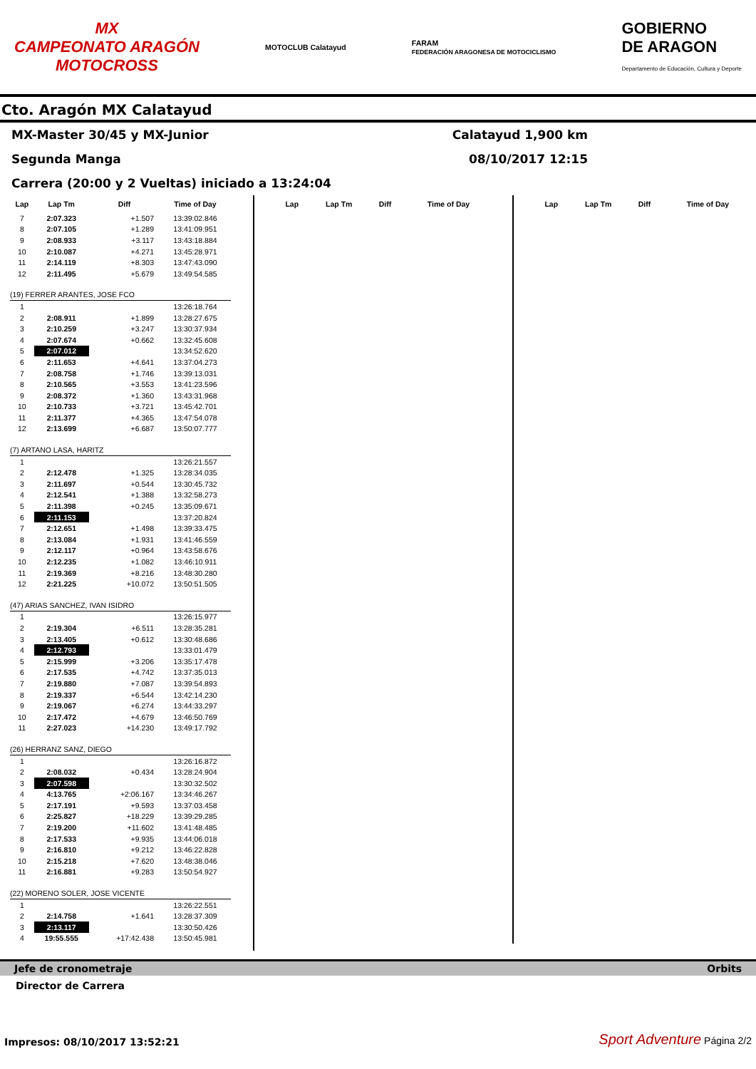MX
CAMPEONATO ARAGÓN
MOTOCROSS
MOTOCLUB Calatayud
FARAM
FEDERACIÓN ARAGONESA DE MOTOCICLISMO
GOBIERNO
DE ARAGON
Departamento de Educación, Cultura y Deporte
Cto. Aragón MX Calatayud
MX-Master 30/45 y MX-Junior Calatayud 1,900 km
Segunda Manga 08/10/2017 12:15
Carrera (20:00 y 2 Vueltas) iniciado a 13:24:04
| Lap | Lap Tm | Diff | Time of Day |
| --- | --- | --- | --- |
| 7 | 2:07.323 | +1.507 | 13:39:02.846 |
| 8 | 2:07.105 | +1.289 | 13:41:09.951 |
| 9 | 2:08.933 | +3.117 | 13:43:18.884 |
| 10 | 2:10.087 | +4.271 | 13:45:28.971 |
| 11 | 2:14.119 | +8.303 | 13:47:43.090 |
| 12 | 2:11.495 | +5.679 | 13:49:54.585 |
| (19) FERRER ARANTES, JOSE FCO | | | |
| 1 | | | 13:26:18.764 |
| 2 | 2:08.911 | +1.899 | 13:28:27.675 |
| 3 | 2:10.259 | +3.247 | 13:30:37.934 |
| 4 | 2:07.674 | +0.662 | 13:32:45.608 |
| 5 | 2:07.012 | | 13:34:52.620 |
| 6 | 2:11.653 | +4.641 | 13:37:04.273 |
| 7 | 2:08.758 | +1.746 | 13:39:13.031 |
| 8 | 2:10.565 | +3.553 | 13:41:23.596 |
| 9 | 2:08.372 | +1.360 | 13:43:31.968 |
| 10 | 2:10.733 | +3.721 | 13:45:42.701 |
| 11 | 2:11.377 | +4.365 | 13:47:54.078 |
| 12 | 2:13.699 | +6.687 | 13:50:07.777 |
| (7) ARTANO LASA, HARITZ | | | |
| 1 | | | 13:26:21.557 |
| 2 | 2:12.478 | +1.325 | 13:28:34.035 |
| 3 | 2:11.697 | +0.544 | 13:30:45.732 |
| 4 | 2:12.541 | +1.388 | 13:32:58.273 |
| 5 | 2:11.398 | +0.245 | 13:35:09.671 |
| 6 | 2:11.153 | | 13:37:20.824 |
| 7 | 2:12.651 | +1.498 | 13:39:33.475 |
| 8 | 2:13.084 | +1.931 | 13:41:46.559 |
| 9 | 2:12.117 | +0.964 | 13:43:58.676 |
| 10 | 2:12.235 | +1.082 | 13:46:10.911 |
| 11 | 2:19.369 | +8.216 | 13:48:30.280 |
| 12 | 2:21.225 | +10.072 | 13:50:51.505 |
| (47) ARIAS SANCHEZ, IVAN ISIDRO | | | |
| 1 | | | 13:26:15.977 |
| 2 | 2:19.304 | +6.511 | 13:28:35.281 |
| 3 | 2:13.405 | +0.612 | 13:30:48.686 |
| 4 | 2:12.793 | | 13:33:01.479 |
| 5 | 2:15.999 | +3.206 | 13:35:17.478 |
| 6 | 2:17.535 | +4.742 | 13:37:35.013 |
| 7 | 2:19.880 | +7.087 | 13:39:54.893 |
| 8 | 2:19.337 | +6.544 | 13:42:14.230 |
| 9 | 2:19.067 | +6.274 | 13:44:33.297 |
| 10 | 2:17.472 | +4.679 | 13:46:50.769 |
| 11 | 2:27.023 | +14.230 | 13:49:17.792 |
| (26) HERRANZ SANZ, DIEGO | | | |
| 1 | | | 13:26:16.872 |
| 2 | 2:08.032 | +0.434 | 13:28:24.904 |
| 3 | 2:07.598 | | 13:30:32.502 |
| 4 | 4:13.765 | +2:06.167 | 13:34:46.267 |
| 5 | 2:17.191 | +9.593 | 13:37:03.458 |
| 6 | 2:25.827 | +18.229 | 13:39:29.285 |
| 7 | 2:19.200 | +11.602 | 13:41:48.485 |
| 8 | 2:17.533 | +9.935 | 13:44:06.018 |
| 9 | 2:16.810 | +9.212 | 13:46:22.828 |
| 10 | 2:15.218 | +7.620 | 13:48:38.046 |
| 11 | 2:16.881 | +9.283 | 13:50:54.927 |
| (22) MORENO SOLER, JOSE VICENTE | | | |
| 1 | | | 13:26:22.551 |
| 2 | 2:14.758 | +1.641 | 13:28:37.309 |
| 3 | 2:13.117 | | 13:30:50.426 |
| 4 | 19:55.555 | +17:42.438 | 13:50:45.981 |
| Lap | Lap Tm | Diff | Time of Day |
| --- | --- | --- | --- |
| Lap | Lap Tm | Diff | Time of Day |
| --- | --- | --- | --- |
Jefe de cronometraje Orbits
Director de Carrera
Impresos: 08/10/2017 13:52:21 Sport Adventure Página 2/2